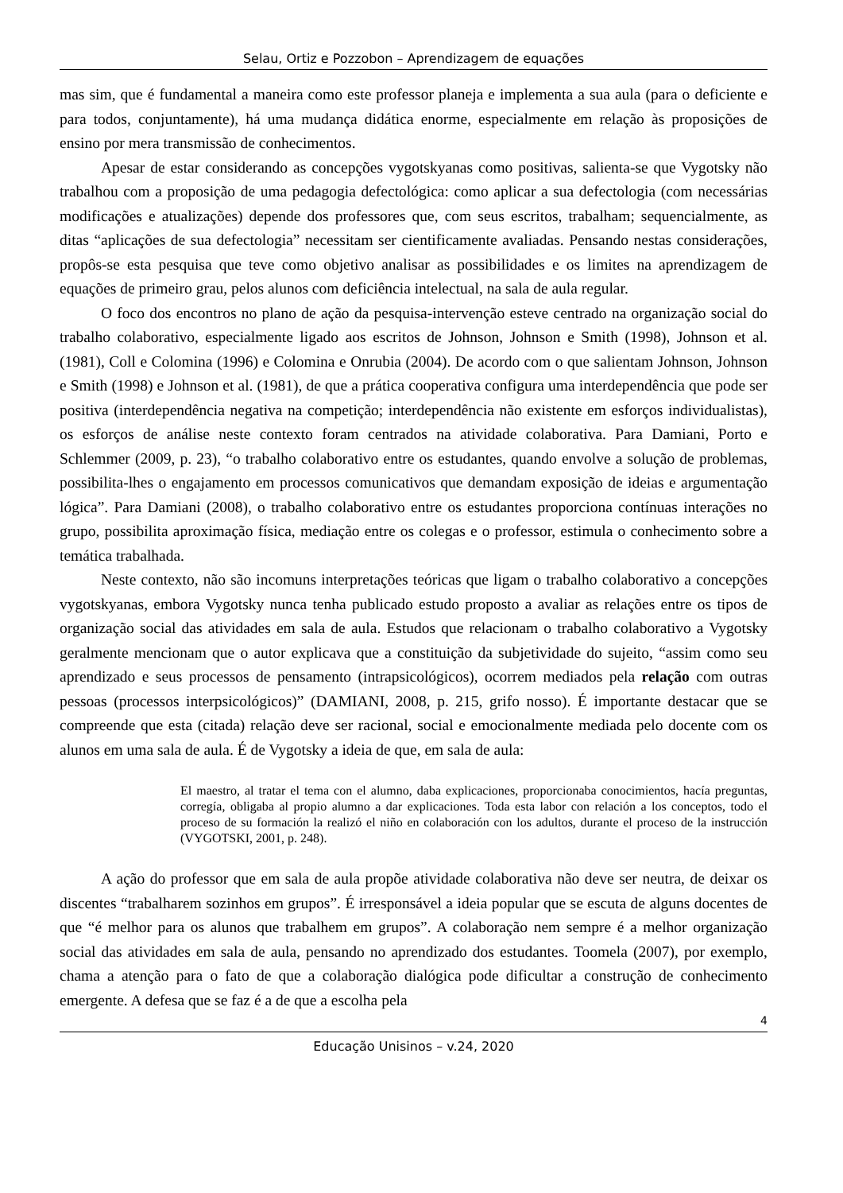Selau, Ortiz e Pozzobon – Aprendizagem de equações
mas sim, que é fundamental a maneira como este professor planeja e implementa a sua aula (para o deficiente e para todos, conjuntamente), há uma mudança didática enorme, especialmente em relação às proposições de ensino por mera transmissão de conhecimentos.
Apesar de estar considerando as concepções vygotskyanas como positivas, salienta-se que Vygotsky não trabalhou com a proposição de uma pedagogia defectológica: como aplicar a sua defectologia (com necessárias modificações e atualizações) depende dos professores que, com seus escritos, trabalham; sequencialmente, as ditas “aplicações de sua defectologia” necessitam ser cientificamente avaliadas. Pensando nestas considerações, propôs-se esta pesquisa que teve como objetivo analisar as possibilidades e os limites na aprendizagem de equações de primeiro grau, pelos alunos com deficiência intelectual, na sala de aula regular.
O foco dos encontros no plano de ação da pesquisa-intervenção esteve centrado na organização social do trabalho colaborativo, especialmente ligado aos escritos de Johnson, Johnson e Smith (1998), Johnson et al. (1981), Coll e Colomina (1996) e Colomina e Onrubia (2004). De acordo com o que salientam Johnson, Johnson e Smith (1998) e Johnson et al. (1981), de que a prática cooperativa configura uma interdependência que pode ser positiva (interdependência negativa na competição; interdependência não existente em esforços individualistas), os esforços de análise neste contexto foram centrados na atividade colaborativa. Para Damiani, Porto e Schlemmer (2009, p. 23), “o trabalho colaborativo entre os estudantes, quando envolve a solução de problemas, possibilita-lhes o engajamento em processos comunicativos que demandam exposição de ideias e argumentação lógica”. Para Damiani (2008), o trabalho colaborativo entre os estudantes proporciona contínuas interações no grupo, possibilita aproximação física, mediação entre os colegas e o professor, estimula o conhecimento sobre a temática trabalhada.
Neste contexto, não são incomuns interpretações teóricas que ligam o trabalho colaborativo a concepções vygotskyanas, embora Vygotsky nunca tenha publicado estudo proposto a avaliar as relações entre os tipos de organização social das atividades em sala de aula. Estudos que relacionam o trabalho colaborativo a Vygotsky geralmente mencionam que o autor explicava que a constituição da subjetividade do sujeito, “assim como seu aprendizado e seus processos de pensamento (intrapsicológicos), ocorrem mediados pela relação com outras pessoas (processos interpsicológicos)” (DAMIANI, 2008, p. 215, grifo nosso). É importante destacar que se compreende que esta (citada) relação deve ser racional, social e emocionalmente mediada pelo docente com os alunos em uma sala de aula. É de Vygotsky a ideia de que, em sala de aula:
El maestro, al tratar el tema con el alumno, daba explicaciones, proporcionaba conocimientos, hacía preguntas, corregía, obligaba al propio alumno a dar explicaciones. Toda esta labor con relación a los conceptos, todo el proceso de su formación la realizó el niño en colaboración con los adultos, durante el proceso de la instrucción (VYGOTSKI, 2001, p. 248).
A ação do professor que em sala de aula propõe atividade colaborativa não deve ser neutra, de deixar os discentes “trabalharem sozinhos em grupos”. É irresponsável a ideia popular que se escuta de alguns docentes de que “é melhor para os alunos que trabalhem em grupos”. A colaboração nem sempre é a melhor organização social das atividades em sala de aula, pensando no aprendizado dos estudantes. Toomela (2007), por exemplo, chama a atenção para o fato de que a colaboração dialógica pode dificultar a construção de conhecimento emergente. A defesa que se faz é a de que a escolha pela
4
Educação Unisinos – v.24, 2020